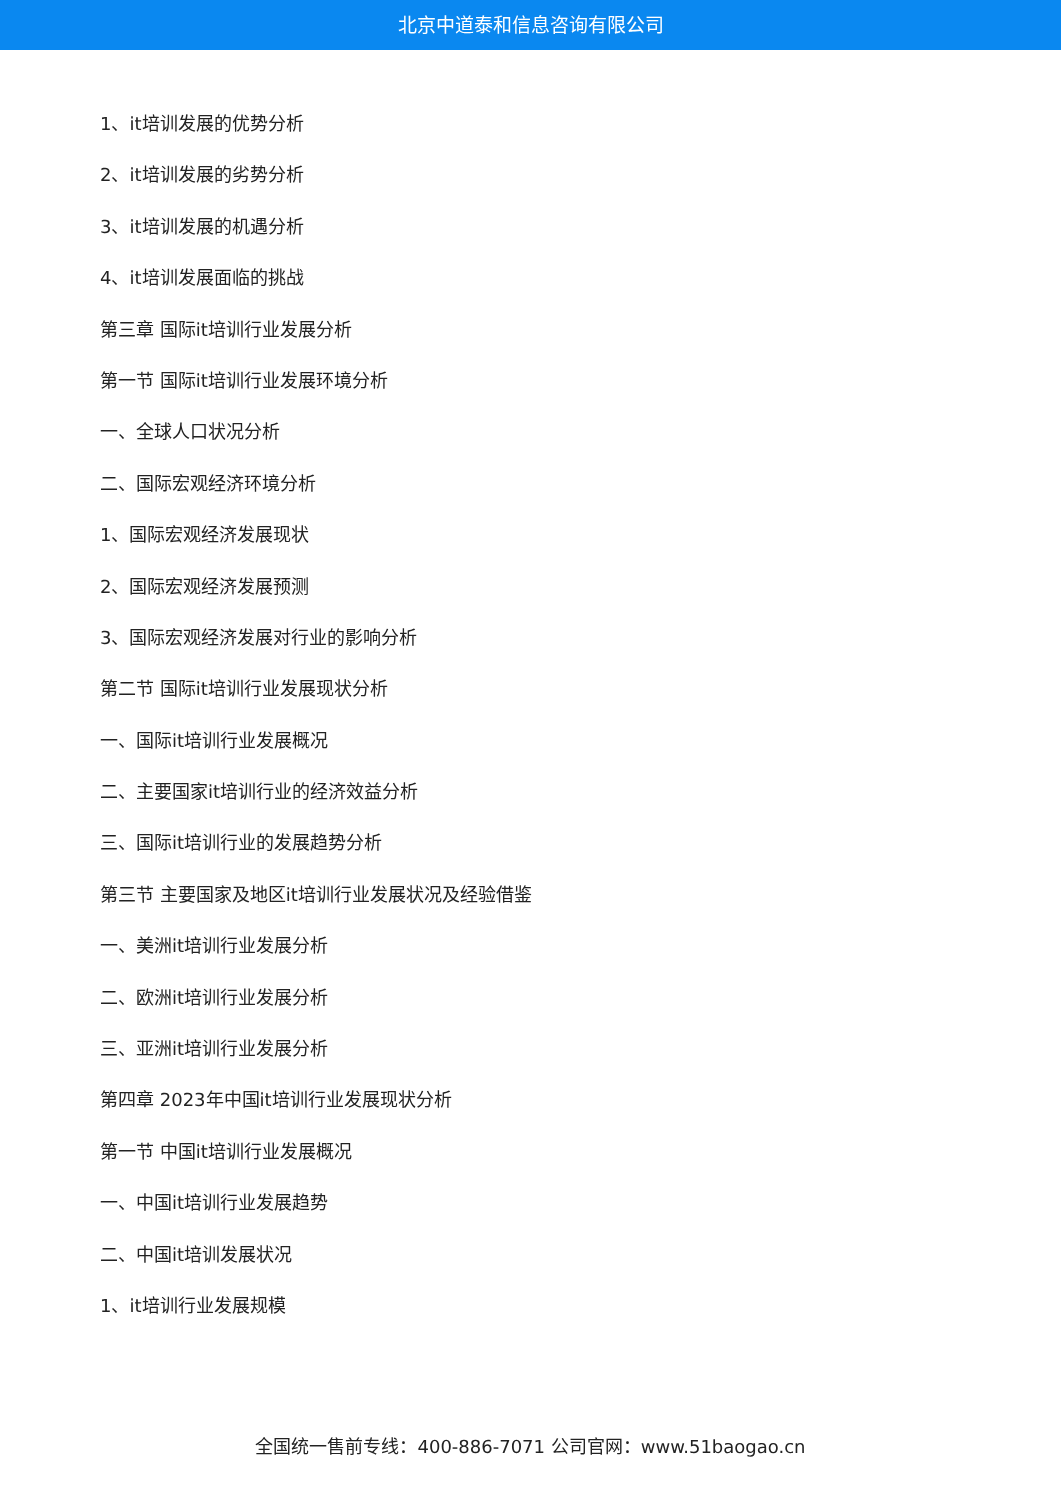北京中道泰和信息咨询有限公司
1、it培训发展的优势分析
2、it培训发展的劣势分析
3、it培训发展的机遇分析
4、it培训发展面临的挑战
第三章 国际it培训行业发展分析
第一节 国际it培训行业发展环境分析
一、全球人口状况分析
二、国际宏观经济环境分析
1、国际宏观经济发展现状
2、国际宏观经济发展预测
3、国际宏观经济发展对行业的影响分析
第二节 国际it培训行业发展现状分析
一、国际it培训行业发展概况
二、主要国家it培训行业的经济效益分析
三、国际it培训行业的发展趋势分析
第三节 主要国家及地区it培训行业发展状况及经验借鉴
一、美洲it培训行业发展分析
二、欧洲it培训行业发展分析
三、亚洲it培训行业发展分析
第四章 2023年中国it培训行业发展现状分析
第一节 中国it培训行业发展概况
一、中国it培训行业发展趋势
二、中国it培训发展状况
1、it培训行业发展规模
全国统一售前专线：400-886-7071 公司官网：www.51baogao.cn